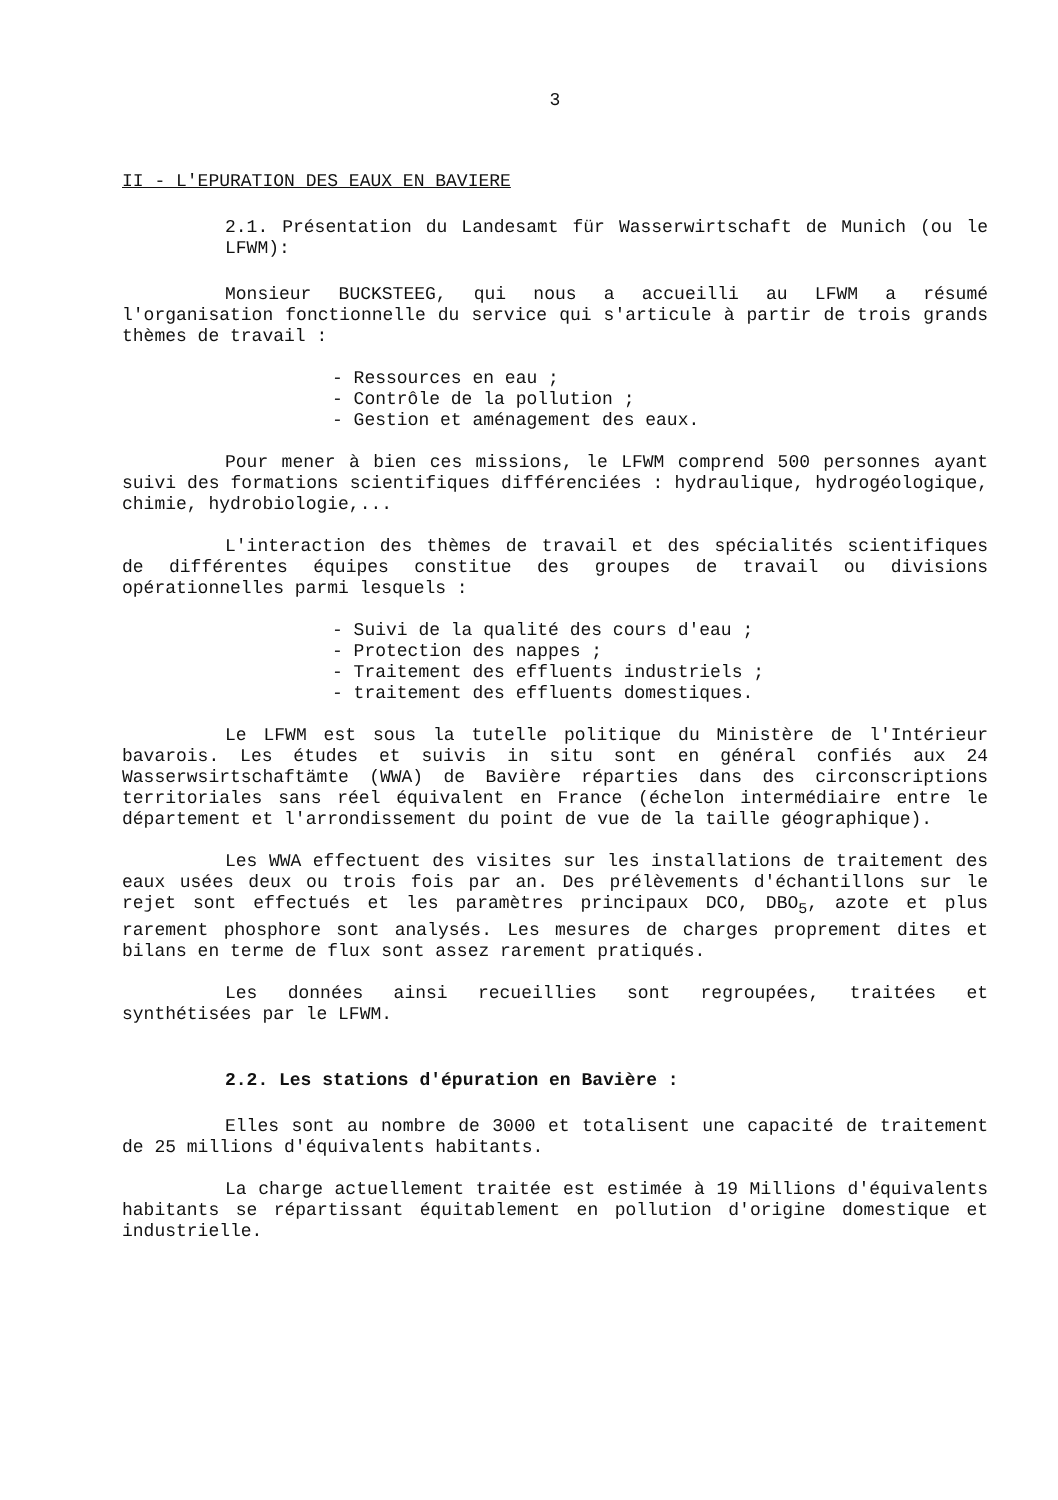3
II - L'EPURATION DES EAUX EN BAVIERE
2.1. Présentation du Landesamt für Wasserwirtschaft de Munich (ou le LFWM):
Monsieur BUCKSTEEG, qui nous a accueilli au LFWM a résumé l'organisation fonctionnelle du service qui s'articule à partir de trois grands thèmes de travail :
- Ressources en eau ;
- Contrôle de la pollution ;
- Gestion et aménagement des eaux.
Pour mener à bien ces missions, le LFWM comprend 500 personnes ayant suivi des formations scientifiques différenciées : hydraulique, hydrogéologique, chimie, hydrobiologie,...
L'interaction des thèmes de travail et des spécialités scientifiques de différentes équipes constitue des groupes de travail ou divisions opérationnelles parmi lesquels :
- Suivi de la qualité des cours d'eau ;
- Protection des nappes ;
- Traitement des effluents industriels ;
- traitement des effluents domestiques.
Le LFWM est sous la tutelle politique du Ministère de l'Intérieur bavarois. Les études et suivis in situ sont en général confiés aux 24 Wasserwsirtschaftämte (WWA) de Bavière réparties dans des circonscriptions territoriales sans réel équivalent en France (échelon intermédiaire entre le département et l'arrondissement du point de vue de la taille géographique).
Les WWA effectuent des visites sur les installations de traitement des eaux usées deux ou trois fois par an. Des prélèvements d'échantillons sur le rejet sont effectués et les paramètres principaux DCO, DBO<sub>5</sub>, azote et plus rarement phosphore sont analysés. Les mesures de charges proprement dites et bilans en terme de flux sont assez rarement pratiqués.
Les données ainsi recueillies sont regroupées, traitées et synthétisées par le LFWM.
2.2. Les stations d'épuration en Bavière :
Elles sont au nombre de 3000 et totalisent une capacité de traitement de 25 millions d'équivalents habitants.
La charge actuellement traitée est estimée à 19 Millions d'équivalents habitants se répartissant équitablement en pollution d'origine domestique et industrielle.